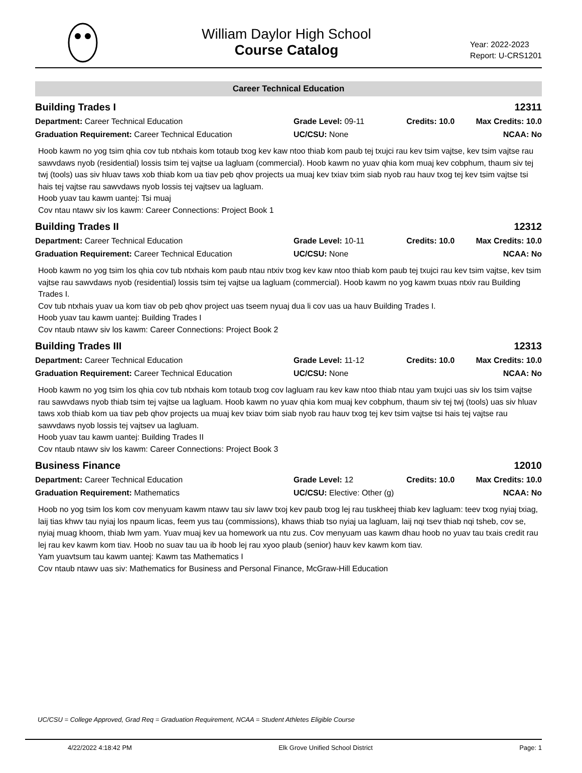William Daylor High School
Course Catalog
Year: 2022-2023
Report: U-CRS1201
Career Technical Education
Building Trades I 12311
Department: Career Technical Education
Grade Level: 09-11
Credits: 10.0
Max Credits: 10.0
Graduation Requirement: Career Technical Education
UC/CSU: None
NCAA: No
Hoob kawm no yog tsim qhia cov tub ntxhais kom totaub txog kev kaw ntoo thiab kom paub tej txujci rau kev tsim vajtse, kev tsim vajtse rau sawvdaws nyob (residential) lossis tsim tej vajtse ua lagluam (commercial). Hoob kawm no yuav qhia kom muaj kev cobphum, thaum siv tej twj (tools) uas siv hluav taws xob thiab kom ua tiav peb qhov projects ua muaj kev txiav txim siab nyob rau hauv txog tej kev tsim vajtse tsi hais tej vajtse rau sawvdaws nyob lossis tej vajtsev ua lagluam.
Hoob yuav tau kawm uantej: Tsi muaj
Cov ntau ntawv siv los kawm: Career Connections: Project Book 1
Building Trades II 12312
Department: Career Technical Education
Grade Level: 10-11
Credits: 10.0
Max Credits: 10.0
Graduation Requirement: Career Technical Education
UC/CSU: None
NCAA: No
Hoob kawm no yog tsim los qhia cov tub ntxhais kom paub ntau ntxiv txog kev kaw ntoo thiab kom paub tej txujci rau kev tsim vajtse, kev tsim vajtse rau sawvdaws nyob (residential) lossis tsim tej vajtse ua lagluam (commercial). Hoob kawm no yog kawm txuas ntxiv rau Building Trades I.
Cov tub ntxhais yuav ua kom tiav ob peb qhov project uas tseem nyuaj dua li cov uas ua hauv Building Trades I.
Hoob yuav tau kawm uantej: Building Trades I
Cov ntaub ntawv siv los kawm: Career Connections: Project Book 2
Building Trades III 12313
Department: Career Technical Education
Grade Level: 11-12
Credits: 10.0
Max Credits: 10.0
Graduation Requirement: Career Technical Education
UC/CSU: None
NCAA: No
Hoob kawm no yog tsim los qhia cov tub ntxhais kom totaub txog cov lagluam rau kev kaw ntoo thiab ntau yam txujci uas siv los tsim vajtse rau sawvdaws nyob thiab tsim tej vajtse ua lagluam. Hoob kawm no yuav qhia kom muaj kev cobphum, thaum siv tej twj (tools) uas siv hluav taws xob thiab kom ua tiav peb qhov projects ua muaj kev txiav txim siab nyob rau hauv txog tej kev tsim vajtse tsi hais tej vajtse rau sawvdaws nyob lossis tej vajtsev ua lagluam.
Hoob yuav tau kawm uantej: Building Trades II
Cov ntaub ntawv siv los kawm: Career Connections: Project Book 3
Business Finance 12010
Department: Career Technical Education
Grade Level: 12
Credits: 10.0
Max Credits: 10.0
Graduation Requirement: Mathematics
UC/CSU: Elective: Other (g)
NCAA: No
Hoob no yog tsim los kom cov menyuam kawm ntawv tau siv lawv txoj kev paub txog lej rau tuskheej thiab kev lagluam: teev txog nyiaj txiag, laij tias khwv tau nyiaj los npaum licas, feem yus tau (commissions), khaws thiab tso nyiaj ua lagluam, laij nqi tsev thiab nqi tsheb, cov se, nyiaj muag khoom, thiab lwm yam. Yuav muaj kev ua homework ua ntu zus. Cov menyuam uas kawm dhau hoob no yuav tau txais credit rau lej rau kev kawm kom tiav. Hoob no suav tau ua ib hoob lej rau xyoo plaub (senior) hauv kev kawm kom tiav.
Yam yuavtsum tau kawm uantej: Kawm tas Mathematics I
Cov ntaub ntawv uas siv: Mathematics for Business and Personal Finance, McGraw-Hill Education
UC/CSU = College Approved, Grad Req = Graduation Requirement, NCAA = Student Athletes Eligible Course
4/22/2022 4:18:42 PM Elk Grove Unified School District Page: 1